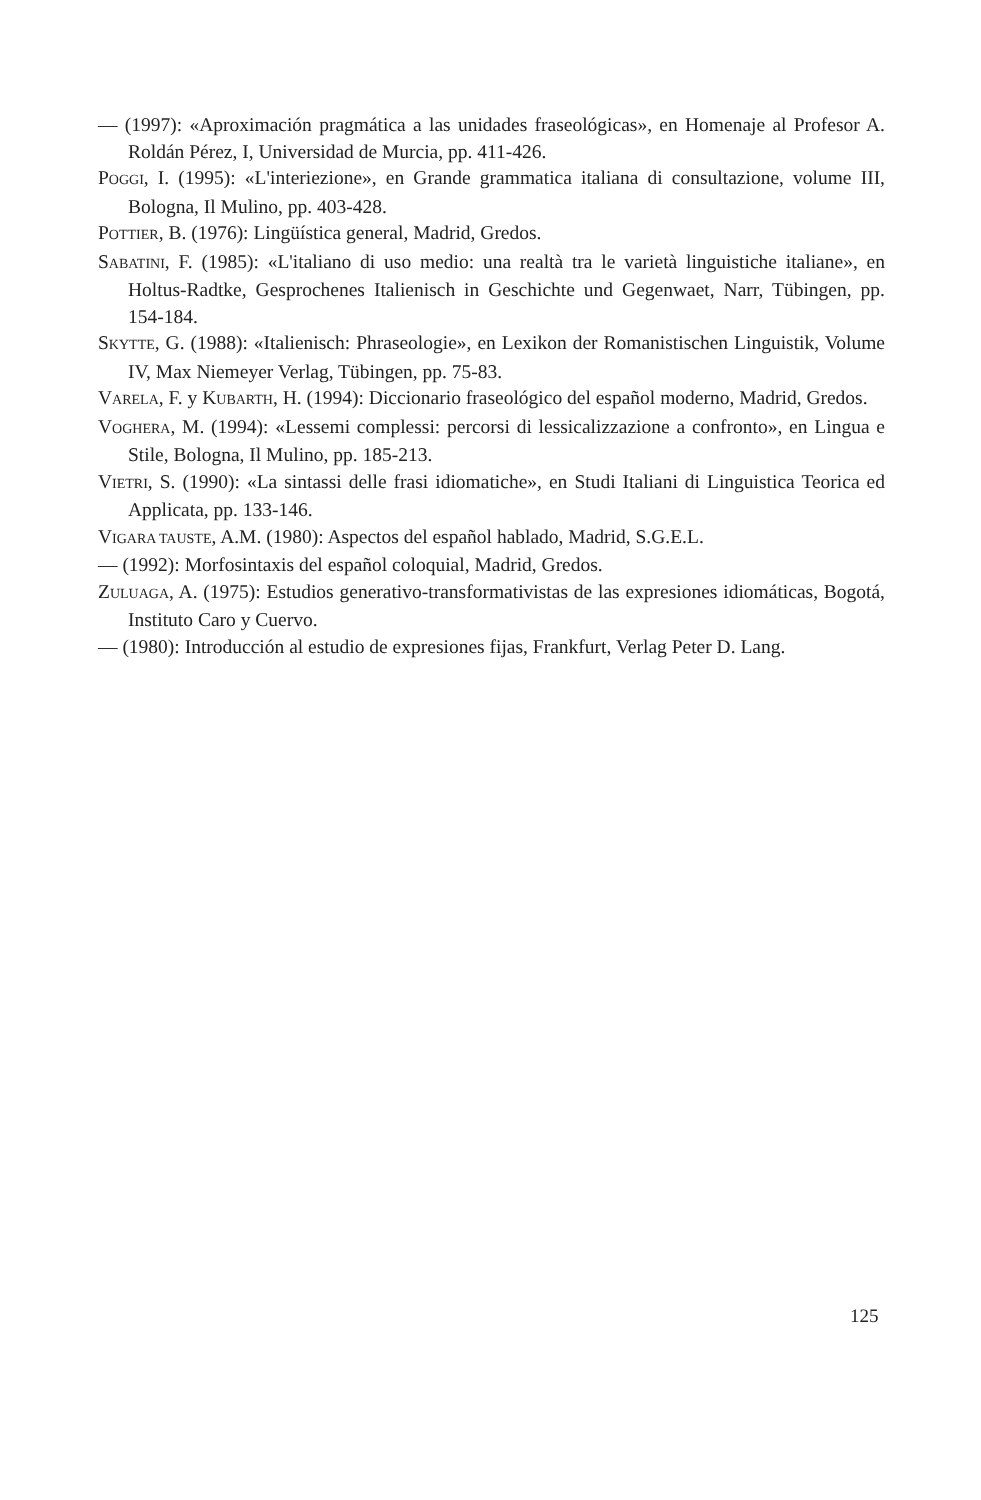— (1997): «Aproximación pragmática a las unidades fraseológicas», en Homenaje al Profesor A. Roldán Pérez, I, Universidad de Murcia, pp. 411-426.
POGGI, I. (1995): «L'interiezione», en Grande grammatica italiana di consultazione, volume III, Bologna, Il Mulino, pp. 403-428.
POTTIER, B. (1976): Lingüística general, Madrid, Gredos.
SABATINI, F. (1985): «L'italiano di uso medio: una realtà tra le varietà linguistiche italiane», en Holtus-Radtke, Gesprochenes Italienisch in Geschichte und Gegenwaet, Narr, Tübingen, pp. 154-184.
SKYTTE, G. (1988): «Italienisch: Phraseologie», en Lexikon der Romanistischen Linguistik, Volume IV, Max Niemeyer Verlag, Tübingen, pp. 75-83.
VARELA, F. y KUBARTH, H. (1994): Diccionario fraseológico del español moderno, Madrid, Gredos.
VOGHERA, M. (1994): «Lessemi complessi: percorsi di lessicalizzazione a confronto», en Lingua e Stile, Bologna, Il Mulino, pp. 185-213.
VIETRI, S. (1990): «La sintassi delle frasi idiomatiche», en Studi Italiani di Linguistica Teorica ed Applicata, pp. 133-146.
VIGARA TAUSTE, A.M. (1980): Aspectos del español hablado, Madrid, S.G.E.L.
— (1992): Morfosintaxis del español coloquial, Madrid, Gredos.
ZULUAGA, A. (1975): Estudios generativo-transformativistas de las expresiones idiomáticas, Bogotá, Instituto Caro y Cuervo.
— (1980): Introducción al estudio de expresiones fijas, Frankfurt, Verlag Peter D. Lang.
125